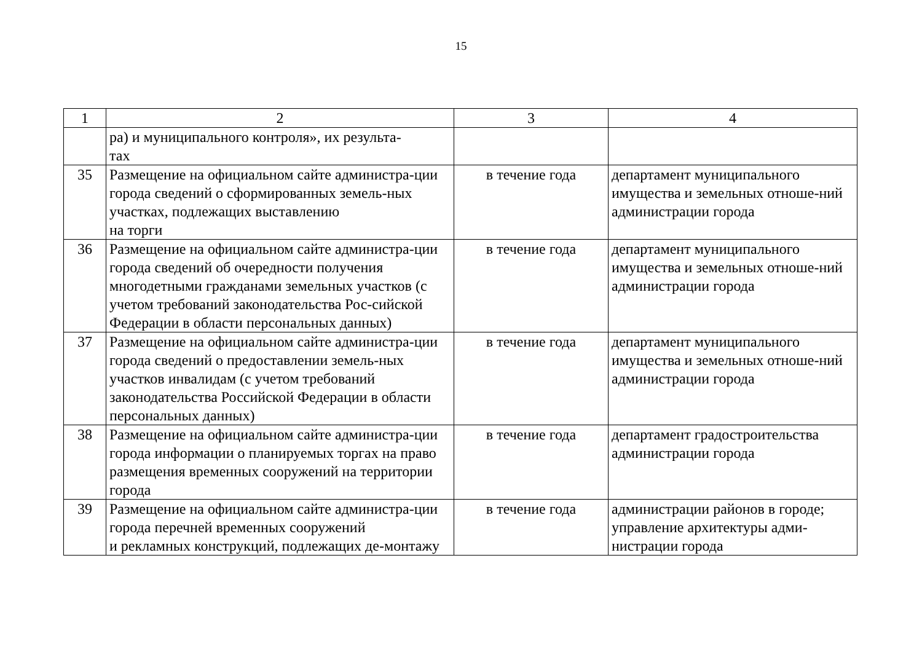15
| 1 | 2 | 3 | 4 |
| --- | --- | --- | --- |
| | ра) и муниципального контроля», их результа- тах | | |
| 35 | Размещение на официальном сайте администра-ции города сведений о сформированных земель-ных участках, подлежащих выставлению на торги | в течение года | департамент муниципального имущества и земельных отноше-ний администрации города |
| 36 | Размещение на официальном сайте администра-ции города сведений об очередности получения многодетными гражданами земельных участков (с учетом требований законодательства Рос-сийской Федерации в области персональных данных) | в течение года | департамент муниципального имущества и земельных отноше-ний администрации города |
| 37 | Размещение на официальном сайте администра-ции города сведений о предоставлении земель-ных участков инвалидам (с учетом требований законодательства Российской Федерации в области персональных данных) | в течение года | департамент муниципального имущества и земельных отноше-ний администрации города |
| 38 | Размещение на официальном сайте администра-ции города информации о планируемых торгах на право размещения временных сооружений на территории города | в течение года | департамент градостроительства администрации города |
| 39 | Размещение на официальном сайте администра-ции города перечней временных сооружений и рекламных конструкций, подлежащих де-монтажу | в течение года | администрации районов в городе; управление архитектуры адми-нистрации города |